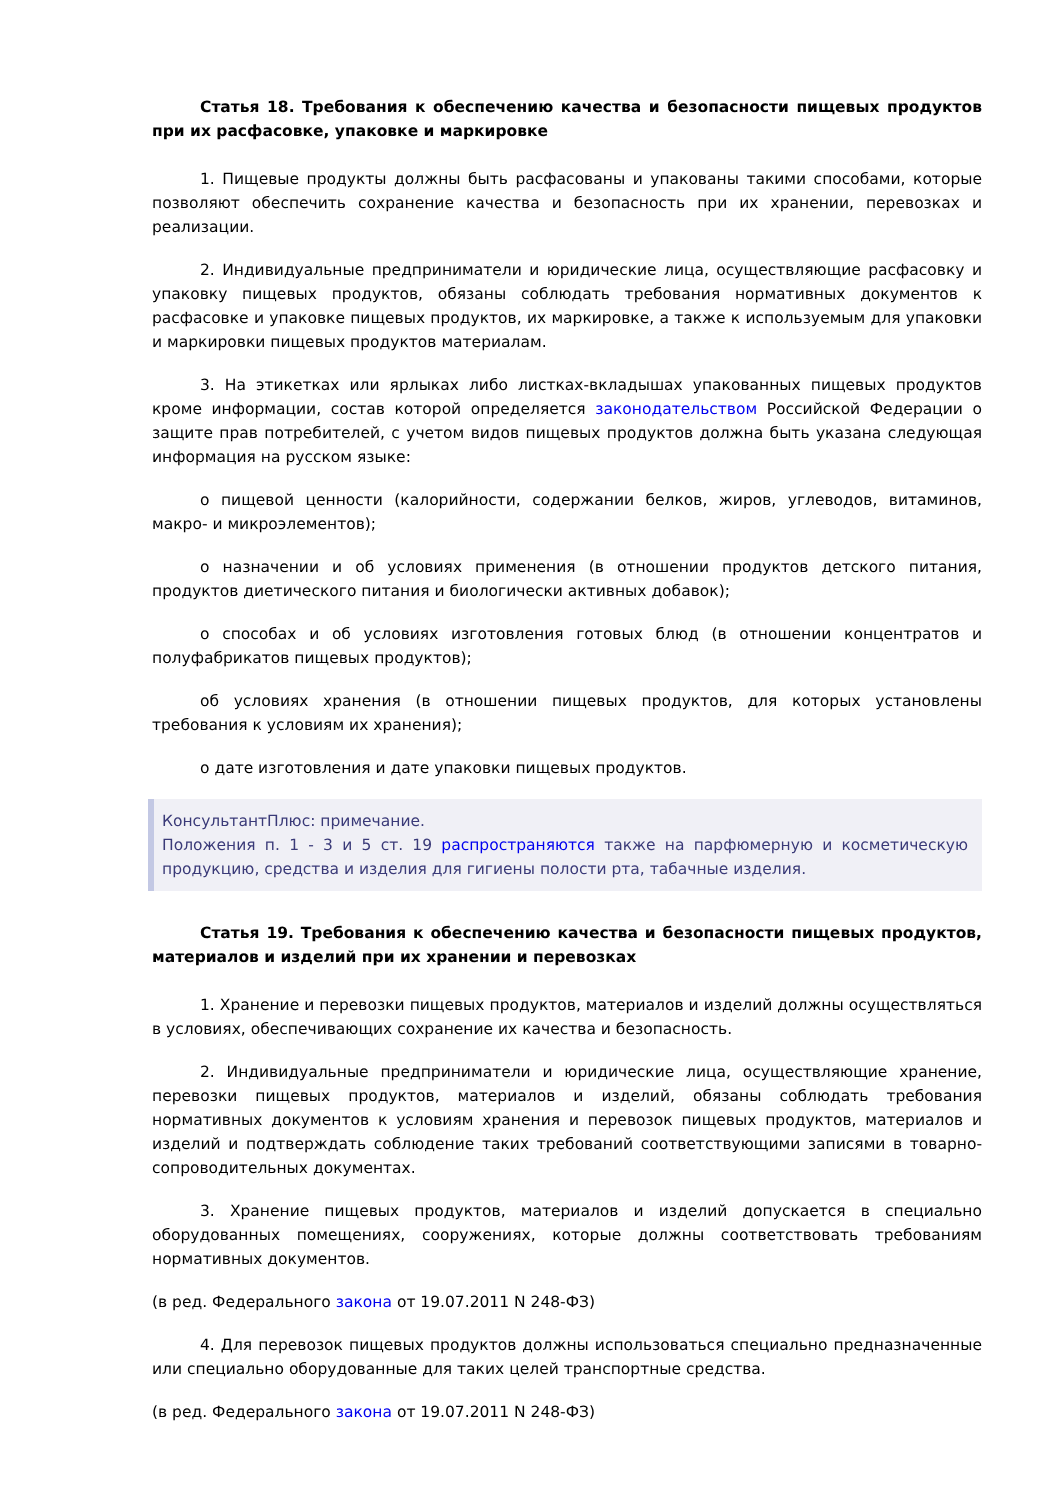Статья 18. Требования к обеспечению качества и безопасности пищевых продуктов при их расфасовке, упаковке и маркировке
1. Пищевые продукты должны быть расфасованы и упакованы такими способами, которые позволяют обеспечить сохранение качества и безопасность при их хранении, перевозках и реализации.
2. Индивидуальные предприниматели и юридические лица, осуществляющие расфасовку и упаковку пищевых продуктов, обязаны соблюдать требования нормативных документов к расфасовке и упаковке пищевых продуктов, их маркировке, а также к используемым для упаковки и маркировки пищевых продуктов материалам.
3. На этикетках или ярлыках либо листках-вкладышах упакованных пищевых продуктов кроме информации, состав которой определяется законодательством Российской Федерации о защите прав потребителей, с учетом видов пищевых продуктов должна быть указана следующая информация на русском языке:
о пищевой ценности (калорийности, содержании белков, жиров, углеводов, витаминов, макро- и микроэлементов);
о назначении и об условиях применения (в отношении продуктов детского питания, продуктов диетического питания и биологически активных добавок);
о способах и об условиях изготовления готовых блюд (в отношении концентратов и полуфабрикатов пищевых продуктов);
об условиях хранения (в отношении пищевых продуктов, для которых установлены требования к условиям их хранения);
о дате изготовления и дате упаковки пищевых продуктов.
КонсультантПлюс: примечание.
Положения п. 1 - 3 и 5 ст. 19 распространяются также на парфюмерную и косметическую продукцию, средства и изделия для гигиены полости рта, табачные изделия.
Статья 19. Требования к обеспечению качества и безопасности пищевых продуктов, материалов и изделий при их хранении и перевозках
1. Хранение и перевозки пищевых продуктов, материалов и изделий должны осуществляться в условиях, обеспечивающих сохранение их качества и безопасность.
2. Индивидуальные предприниматели и юридические лица, осуществляющие хранение, перевозки пищевых продуктов, материалов и изделий, обязаны соблюдать требования нормативных документов к условиям хранения и перевозок пищевых продуктов, материалов и изделий и подтверждать соблюдение таких требований соответствующими записями в товарно-сопроводительных документах.
3. Хранение пищевых продуктов, материалов и изделий допускается в специально оборудованных помещениях, сооружениях, которые должны соответствовать требованиям нормативных документов.
(в ред. Федерального закона от 19.07.2011 N 248-ФЗ)
4. Для перевозок пищевых продуктов должны использоваться специально предназначенные или специально оборудованные для таких целей транспортные средства.
(в ред. Федерального закона от 19.07.2011 N 248-ФЗ)